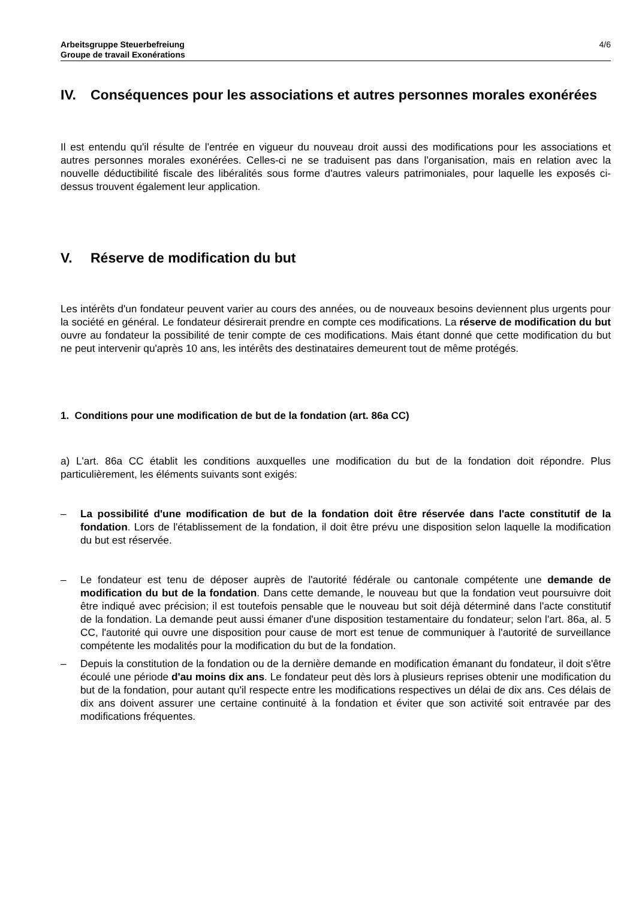Arbeitsgruppe Steuerbefreiung
Groupe de travail Exonérations
4/6
IV. Conséquences pour les associations et autres personnes morales exonérées
Il est entendu qu'il résulte de l'entrée en vigueur du nouveau droit aussi des modifications pour les associations et autres personnes morales exonérées. Celles-ci ne se traduisent pas dans l'organisation, mais en relation avec la nouvelle déductibilité fiscale des libéralités sous forme d'autres valeurs patrimoniales, pour laquelle les exposés ci-dessus trouvent également leur application.
V. Réserve de modification du but
Les intérêts d'un fondateur peuvent varier au cours des années, ou de nouveaux besoins deviennent plus urgents pour la société en général. Le fondateur désirerait prendre en compte ces modifications. La réserve de modification du but ouvre au fondateur la possibilité de tenir compte de ces modifications. Mais étant donné que cette modification du but ne peut intervenir qu'après 10 ans, les intérêts des destinataires demeurent tout de même protégés.
1. Conditions pour une modification de but de la fondation (art. 86a CC)
a) L'art. 86a CC établit les conditions auxquelles une modification du but de la fondation doit répondre. Plus particulièrement, les éléments suivants sont exigés:
– La possibilité d'une modification de but de la fondation doit être réservée dans l'acte constitutif de la fondation. Lors de l'établissement de la fondation, il doit être prévu une disposition selon laquelle la modification du but est réservée.
– Le fondateur est tenu de déposer auprès de l'autorité fédérale ou cantonale compétente une demande de modification du but de la fondation. Dans cette demande, le nouveau but que la fondation veut poursuivre doit être indiqué avec précision; il est toutefois pensable que le nouveau but soit déjà déterminé dans l'acte constitutif de la fondation. La demande peut aussi émaner d'une disposition testamentaire du fondateur; selon l'art. 86a, al. 5 CC, l'autorité qui ouvre une disposition pour cause de mort est tenue de communiquer à l'autorité de surveillance compétente les modalités pour la modification du but de la fondation.
– Depuis la constitution de la fondation ou de la dernière demande en modification émanant du fondateur, il doit s'être écoulé une période d'au moins dix ans. Le fondateur peut dès lors à plusieurs reprises obtenir une modification du but de la fondation, pour autant qu'il respecte entre les modifications respectives un délai de dix ans. Ces délais de dix ans doivent assurer une certaine continuité à la fondation et éviter que son activité soit entravée par des modifications fréquentes.